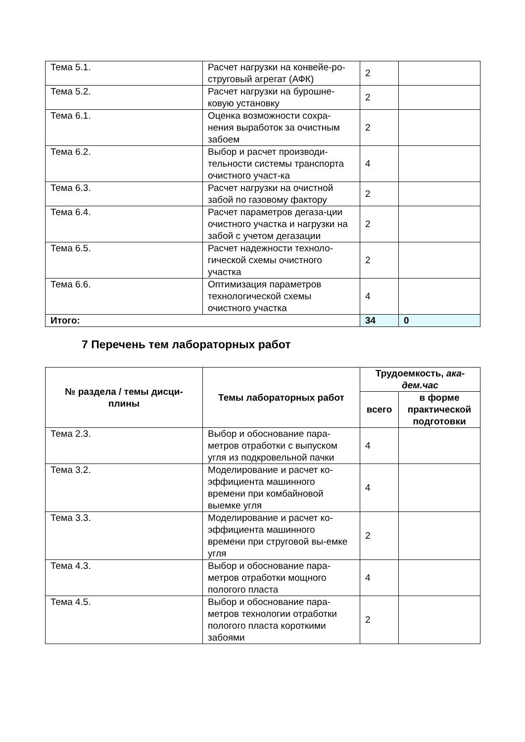| Тема 5.1. | Расчет нагрузки на конвейе-ро-струговый агрегат (АФК) | 2 | |
| Тема 5.2. | Расчет нагрузки на бурошне-ковую установку | 2 | |
| Тема 6.1. | Оценка возможности сохра-нения выработок за очистным забоем | 2 | |
| Тема 6.2. | Выбор и расчет производи-тельности системы транспорта очистного участ-ка | 4 | |
| Тема 6.3. | Расчет нагрузки на очистной забой по газовому фактору | 2 | |
| Тема 6.4. | Расчет параметров дегаза-ции очистного участка и нагрузки на забой с учетом дегазации | 2 | |
| Тема 6.5. | Расчет надежности техноло-гической схемы очистного участка | 2 | |
| Тема 6.6. | Оптимизация параметров технологической схемы очистного участка | 4 | |
| Итого: | | 34 | 0 |
7 Перечень тем лабораторных работ
| № раздела / темы дисци-плины | Темы лабораторных работ | Трудоемкость, ака-дем.час | |
| --- | --- | --- | --- |
| | | всего | в форме практической подготовки |
| Тема 2.3. | Выбор и обоснование пара-метров отработки с выпуском угля из подкровельной пачки | 4 | |
| Тема 3.2. | Моделирование и расчет ко-эффициента машинного времени при комбайновой выемке угля | 4 | |
| Тема 3.3. | Моделирование и расчет ко-эффициента машинного времени при струговой вы-емке угля | 2 | |
| Тема 4.3. | Выбор и обоснование пара-метров отработки мощного пологого пласта | 4 | |
| Тема 4.5. | Выбор и обоснование пара-метров технологии отработки пологого пласта короткими забоями | 2 | |